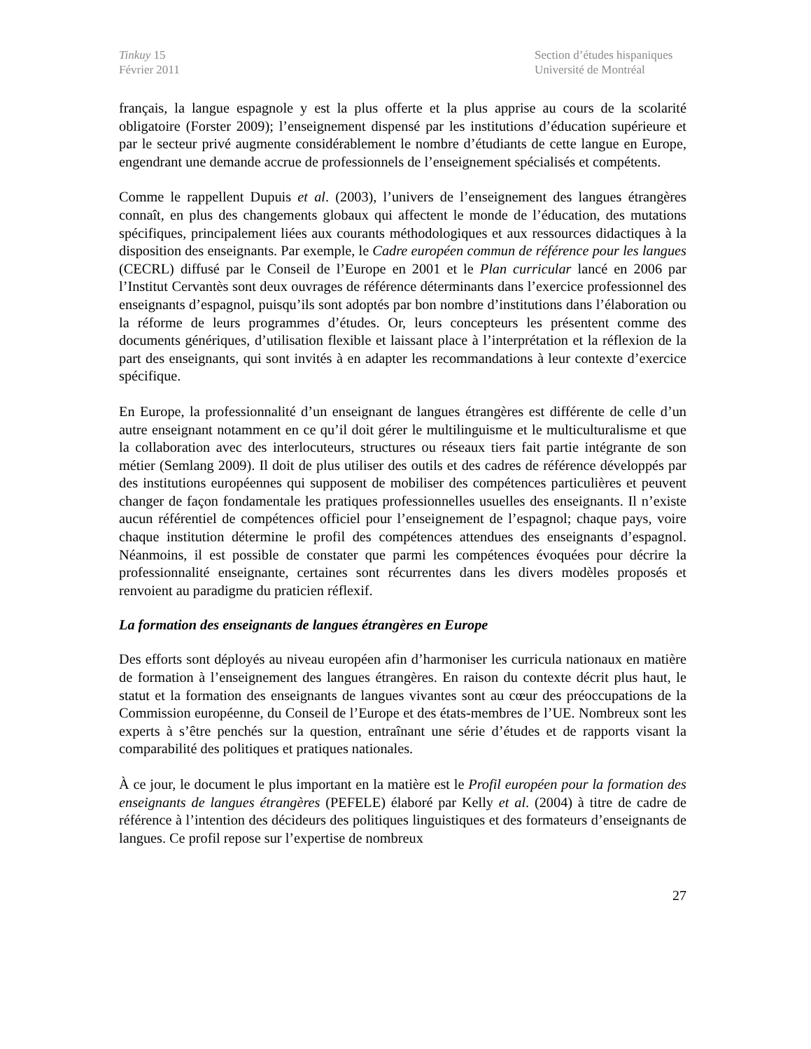Tinkuy 15
Février 2011
Section d’études hispaniques
Université de Montréal
français, la langue espagnole y est la plus offerte et la plus apprise au cours de la scolarité obligatoire (Forster 2009); l’enseignement dispensé par les institutions d’éducation supérieure et par le secteur privé augmente considérablement le nombre d’étudiants de cette langue en Europe, engendrant une demande accrue de professionnels de l’enseignement spécialisés et compétents.
Comme le rappellent Dupuis et al. (2003), l’univers de l’enseignement des langues étrangères connaît, en plus des changements globaux qui affectent le monde de l’éducation, des mutations spécifiques, principalement liées aux courants méthodologiques et aux ressources didactiques à la disposition des enseignants. Par exemple, le Cadre européen commun de référence pour les langues (CECRL) diffusé par le Conseil de l’Europe en 2001 et le Plan curricular lancé en 2006 par l’Institut Cervantès sont deux ouvrages de référence déterminants dans l’exercice professionnel des enseignants d’espagnol, puisqu’ils sont adoptés par bon nombre d’institutions dans l’élaboration ou la réforme de leurs programmes d’études. Or, leurs concepteurs les présentent comme des documents génériques, d’utilisation flexible et laissant place à l’interprétation et la réflexion de la part des enseignants, qui sont invités à en adapter les recommandations à leur contexte d’exercice spécifique.
En Europe, la professionnalité d’un enseignant de langues étrangères est différente de celle d’un autre enseignant notamment en ce qu’il doit gérer le multilinguisme et le multiculturalisme et que la collaboration avec des interlocuteurs, structures ou réseaux tiers fait partie intégrante de son métier (Semlang 2009). Il doit de plus utiliser des outils et des cadres de référence développés par des institutions européennes qui supposent de mobiliser des compétences particulières et peuvent changer de façon fondamentale les pratiques professionnelles usuelles des enseignants. Il n’existe aucun référentiel de compétences officiel pour l’enseignement de l’espagnol; chaque pays, voire chaque institution détermine le profil des compétences attendues des enseignants d’espagnol. Néanmoins, il est possible de constater que parmi les compétences évoquées pour décrire la professionnalité enseignante, certaines sont récurrentes dans les divers modèles proposés et renvoient au paradigme du praticien réflexif.
La formation des enseignants de langues étrangères en Europe
Des efforts sont déployés au niveau européen afin d’harmoniser les curricula nationaux en matière de formation à l’enseignement des langues étrangères. En raison du contexte décrit plus haut, le statut et la formation des enseignants de langues vivantes sont au cœur des préoccupations de la Commission européenne, du Conseil de l’Europe et des états-membres de l’UE. Nombreux sont les experts à s’être penchés sur la question, entraînant une série d’études et de rapports visant la comparabilité des politiques et pratiques nationales.
À ce jour, le document le plus important en la matière est le Profil européen pour la formation des enseignants de langues étrangères (PEFELE) élaboré par Kelly et al. (2004) à titre de cadre de référence à l’intention des décideurs des politiques linguistiques et des formateurs d’enseignants de langues. Ce profil repose sur l’expertise de nombreux
27